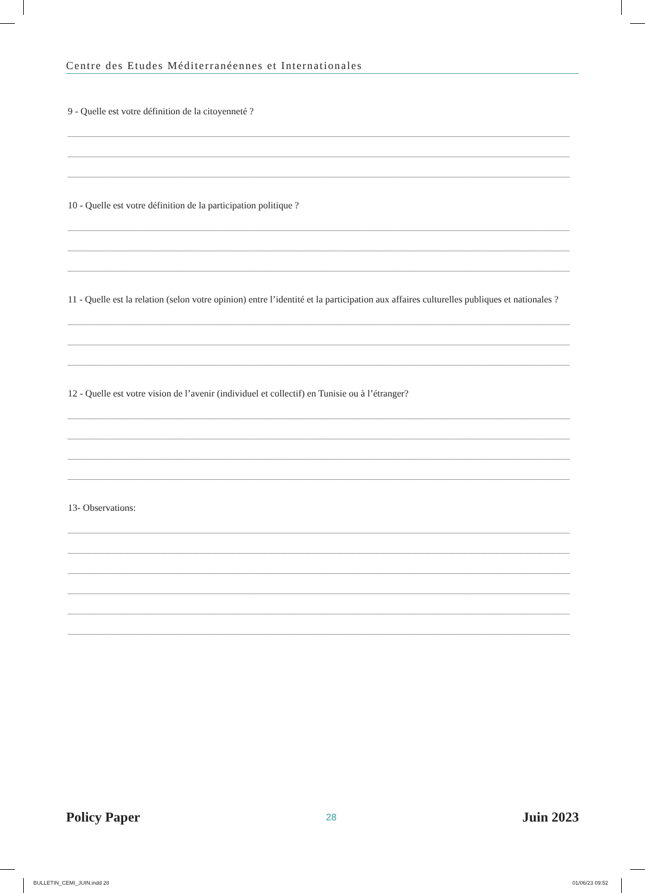Centre des Etudes Méditerranéennes et Internationales
9 - Quelle est votre définition de la citoyenneté ?
10 - Quelle est votre définition de la participation politique ?
11 - Quelle est la relation (selon votre opinion) entre l’identité et la participation aux affaires culturelles publiques et nationales ?
12 - Quelle est votre vision de l’avenir (individuel et collectif) en Tunisie ou à l’étranger?
13- Observations:
Policy Paper 28 Juin 2023
BULLETIN_CEMI_JUIN.indd 28 01/06/23 09:52